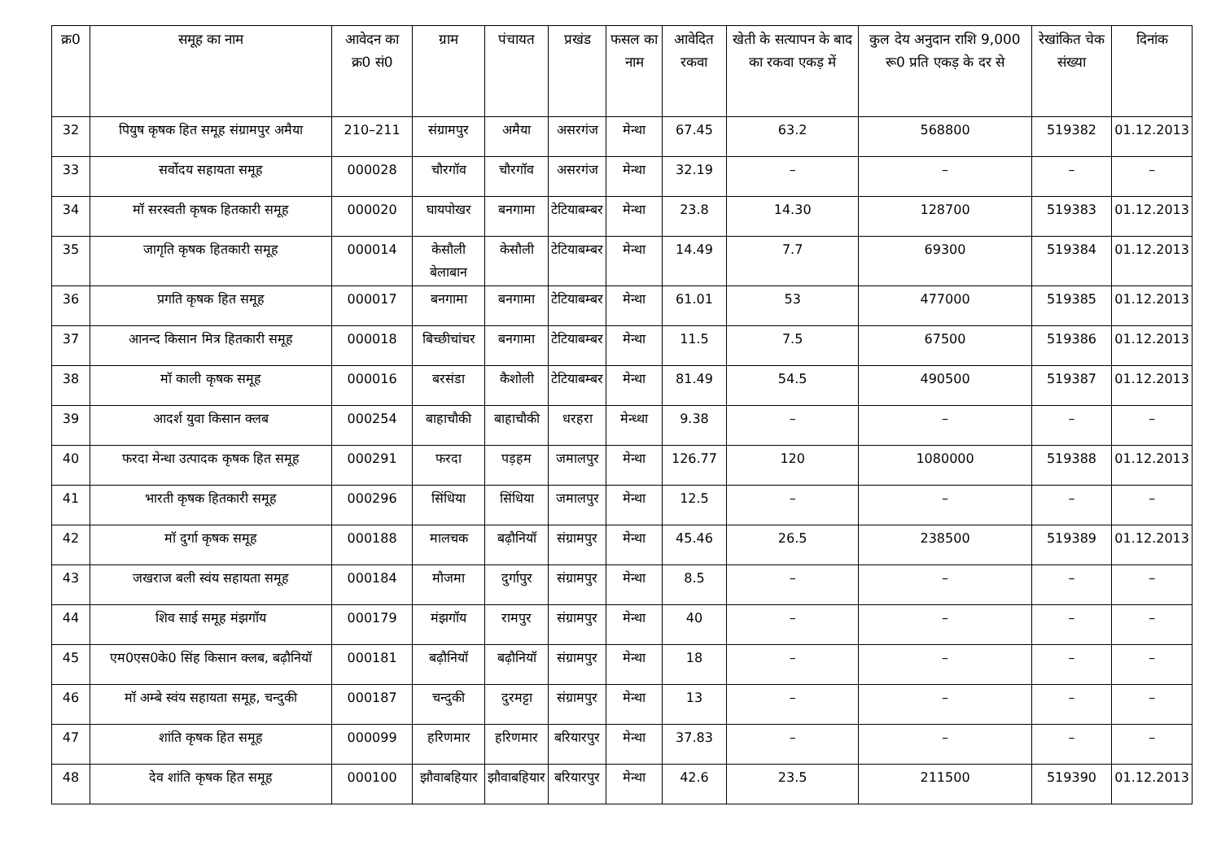| क्र0 | समूह का नाम | आवेदन का क्र0 सं0 | ग्राम | पंचायत | प्रखंड | फसल का नाम | आवेदित रकवा | खेती के सत्यापन के बाद का रकवा एकड़ में | कुल देय अनुदान राशि 9,000 रू0 प्रति एकड़ के दर से | रेखांकित चेक संख्या | दिनांक |
| --- | --- | --- | --- | --- | --- | --- | --- | --- | --- | --- | --- |
| 32 | पियुष कृषक हित समूह संग्रामपुर अमैया | 210–211 | संग्रामपुर | अमैया | असरगंज | मेन्था | 67.45 | 63.2 | 568800 | 519382 | 01.12.2013 |
| 33 | सर्वोदय सहायता समूह | 000028 | चौरगॉव | चौरगॉव | असरगंज | मेन्था | 32.19 | – | – | – | – |
| 34 | मॉ सरस्वती कृषक हितकारी समूह | 000020 | घायपोखर | बनगामा | टेटियाबम्बर | मेन्था | 23.8 | 14.30 | 128700 | 519383 | 01.12.2013 |
| 35 | जागृति कृषक हितकारी समूह | 000014 | केसौली बेलाबान | केसौली | टेटियाबम्बर | मेन्था | 14.49 | 7.7 | 69300 | 519384 | 01.12.2013 |
| 36 | प्रगति कृषक हित समूह | 000017 | बनगामा | बनगामा | टेटियाबम्बर | मेन्था | 61.01 | 53 | 477000 | 519385 | 01.12.2013 |
| 37 | आनन्द किसान मित्र हितकारी समूह | 000018 | बिच्छीचांचर | बनगामा | टेटियाबम्बर | मेन्था | 11.5 | 7.5 | 67500 | 519386 | 01.12.2013 |
| 38 | मॉ काली कृषक समूह | 000016 | बरसंडा | कैशोली | टेटियाबम्बर | मेन्था | 81.49 | 54.5 | 490500 | 519387 | 01.12.2013 |
| 39 | आदर्श युवा किसान क्लब | 000254 | बाहाचौकी | बाहाचौकी | धरहरा | मेन्ध्था | 9.38 | – | – | – | – |
| 40 | फरदा मेन्था उत्पादक कृषक हित समूह | 000291 | फरदा | पड़हम | जमालपुर | मेन्था | 126.77 | 120 | 1080000 | 519388 | 01.12.2013 |
| 41 | भारती कृषक हितकारी समूह | 000296 | सिंधिया | सिंधिया | जमालपुर | मेन्था | 12.5 | – | – | – | – |
| 42 | मॉ दुर्गा कृषक समूह | 000188 | मालचक | बढ़ौनियॉ | संग्रामपुर | मेन्था | 45.46 | 26.5 | 238500 | 519389 | 01.12.2013 |
| 43 | जखराज बली स्वंय सहायता समूह | 000184 | मौजमा | दुर्गापुर | संग्रामपुर | मेन्था | 8.5 | – | – | – | – |
| 44 | शिव साई समूह मंझगॉय | 000179 | मंझगॉय | रामपुर | संग्रामपुर | मेन्था | 40 | – | – | – | – |
| 45 | एम0एस0के0 सिंह किसान क्लब, बढ़ौनियॉ | 000181 | बढ़ौनियॉ | बढ़ौनियॉ | संग्रामपुर | मेन्था | 18 | – | – | – | – |
| 46 | मॉ अम्बे स्वंय सहायता समूह, चन्दुकी | 000187 | चन्दुकी | दुरमट्टा | संग्रामपुर | मेन्था | 13 | – | – | – | – |
| 47 | शांति कृषक हित समूह | 000099 | हरिणमार | हरिणमार | बरियारपुर | मेन्था | 37.83 | – | – | – | – |
| 48 | देव शांति कृषक हित समूह | 000100 | झौवाबहियार | झौवाबहियार | बरियारपुर | मेन्था | 42.6 | 23.5 | 211500 | 519390 | 01.12.2013 |